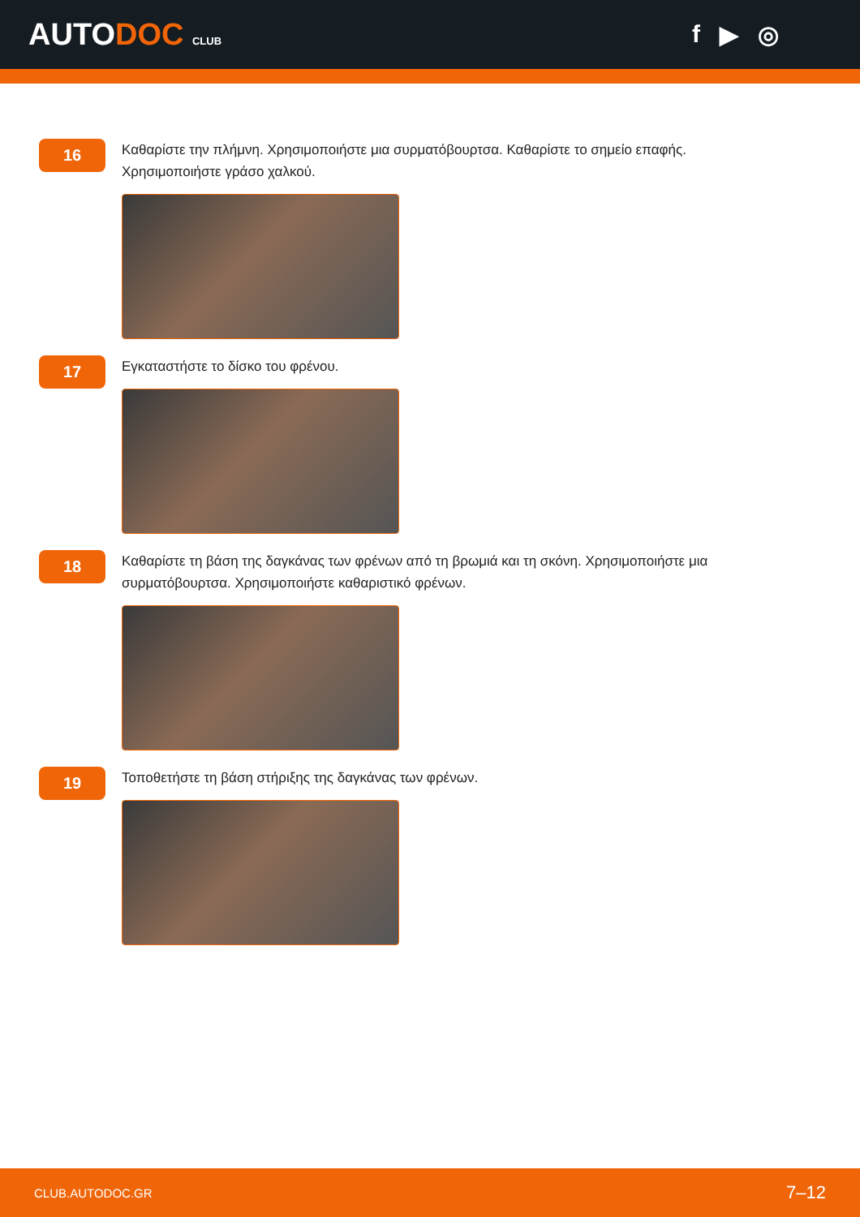AUTODOC CLUB
f ▶ ◎
16
Καθαρίστε την πλήμνη. Χρησιμοποιήστε μια συρματόβουρτσα. Καθαρίστε το σημείο επαφής. Χρησιμοποιήστε γράσο χαλκού.
17
Εγκαταστήστε το δίσκο του φρένου.
18
Καθαρίστε τη βάση της δαγκάνας των φρένων από τη βρωμιά και τη σκόνη. Χρησιμοποιήστε μια συρματόβουρτσα. Χρησιμοποιήστε καθαριστικό φρένων.
19
Τοποθετήστε τη βάση στήριξης της δαγκάνας των φρένων.
CLUB.AUTODOC.GR 7–12